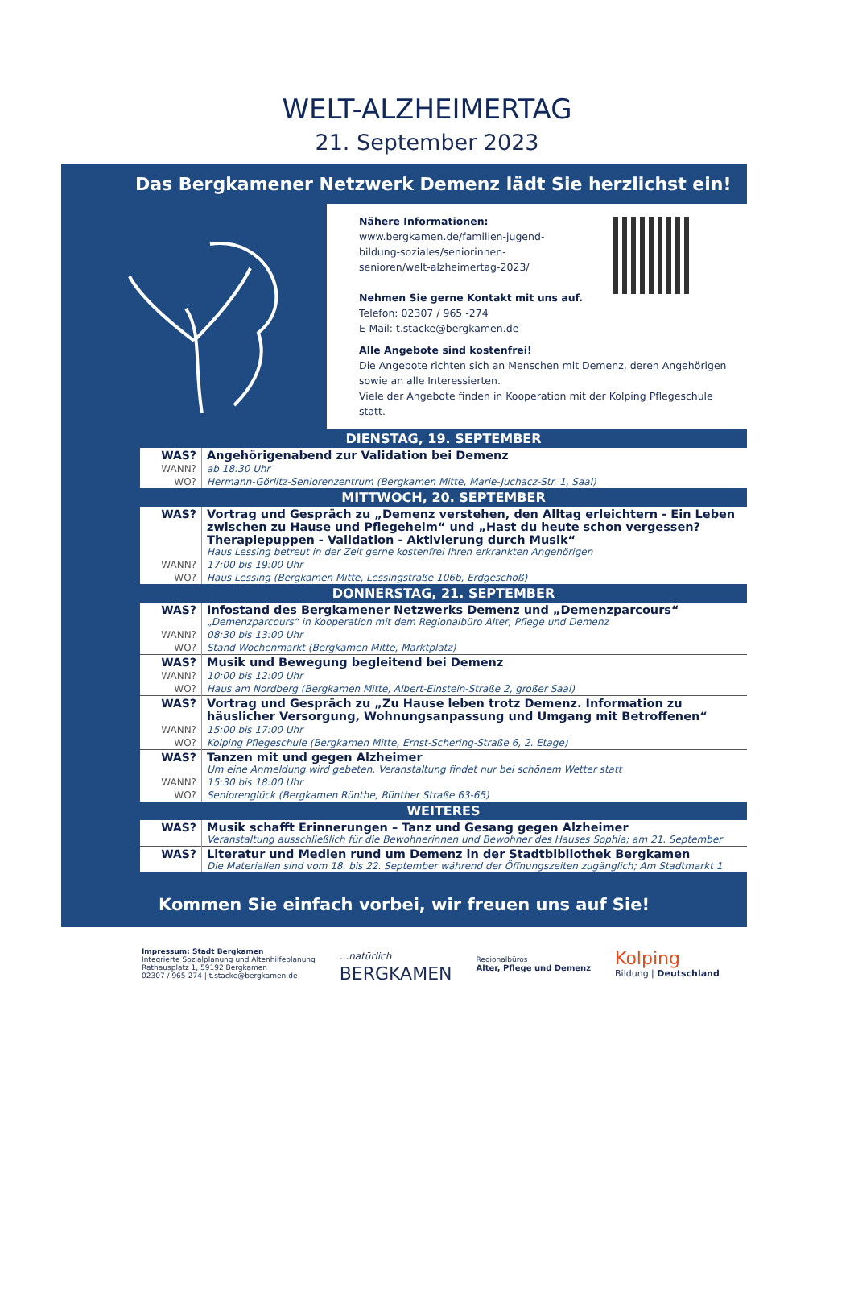WELT-ALZHEIMERTAG
21. September 2023
Das Bergkamener Netzwerk Demenz lädt Sie herzlichst ein!
Nähere Informationen:
www.bergkamen.de/familien-jugend-
bildung-soziales/seniorinnen-
senioren/welt-alzheimertag-2023/
Nehmen Sie gerne Kontakt mit uns auf.
Telefon: 02307 / 965 -274
E-Mail: t.stacke@bergkamen.de
Alle Angebote sind kostenfrei!
Die Angebote richten sich an Menschen mit Demenz, deren Angehörigen sowie an alle Interessierten.
Viele der Angebote finden in Kooperation mit der Kolping Pflegeschule statt.
| DIENSTAG, 19. SEPTEMBER | |
| --- | --- |
| WAS? | Angehörigenabend zur Validation bei Demenz |
| WANN? | ab 18:30 Uhr |
| WO? | Hermann-Görlitz-Seniorenzentrum (Bergkamen Mitte, Marie-Juchacz-Str. 1, Saal) |
| MITTWOCH, 20. SEPTEMBER | |
| WAS? | Vortrag und Gespräch zu „Demenz verstehen, den Alltag erleichtern - Ein Leben zwischen zu Hause und Pflegeheim“ und „Hast du heute schon vergessen? Therapiepuppen - Validation - Aktivierung durch Musik“ Haus Lessing betreut in der Zeit gerne kostenfrei Ihren erkrankten Angehörigen |
| WANN? | 17:00 bis 19:00 Uhr |
| WO? | Haus Lessing (Bergkamen Mitte, Lessingstraße 106b, Erdgeschoß) |
| DONNERSTAG, 21. SEPTEMBER | |
| WAS? | Infostand des Bergkamener Netzwerks Demenz und „Demenzparcours“ „Demenzparcours“ in Kooperation mit dem Regionalbüro Alter, Pflege und Demenz |
| WANN? | 08:30 bis 13:00 Uhr |
| WO? | Stand Wochenmarkt (Bergkamen Mitte, Marktplatz) |
| WAS? | Musik und Bewegung begleitend bei Demenz |
| WANN? | 10:00 bis 12:00 Uhr |
| WO? | Haus am Nordberg (Bergkamen Mitte, Albert-Einstein-Straße 2, großer Saal) |
| WAS? | Vortrag und Gespräch zu „Zu Hause leben trotz Demenz. Information zu häuslicher Versorgung, Wohnungsanpassung und Umgang mit Betroffenen“ |
| WANN? | 15:00 bis 17:00 Uhr |
| WO? | Kolping Pflegeschule (Bergkamen Mitte, Ernst-Schering-Straße 6, 2. Etage) |
| WAS? | Tanzen mit und gegen Alzheimer Um eine Anmeldung wird gebeten. Veranstaltung findet nur bei schönem Wetter statt |
| WANN? | 15:30 bis 18:00 Uhr |
| WO? | Seniorenglück (Bergkamen Rünthe, Rünther Straße 63-65) |
| WEITERES | |
| WAS? | Musik schafft Erinnerungen – Tanz und Gesang gegen Alzheimer Veranstaltung ausschließlich für die Bewohnerinnen und Bewohner des Hauses Sophia; am 21. September |
| WAS? | Literatur und Medien rund um Demenz in der Stadtbibliothek Bergkamen Die Materialien sind vom 18. bis 22. September während der Öffnungszeiten zugänglich; Am Stadtmarkt 1 |
Kommen Sie einfach vorbei, wir freuen uns auf Sie!
Impressum: Stadt Bergkamen
Integrierte Sozialplanung und Altenhilfeplanung
Rathausplatz 1, 59192 Bergkamen
02307 / 965-274 | t.stacke@bergkamen.de
...natürlich
BERGKAMEN
Regionalbüros
Alter, Pflege und Demenz
Kolping
Bildung | Deutschland